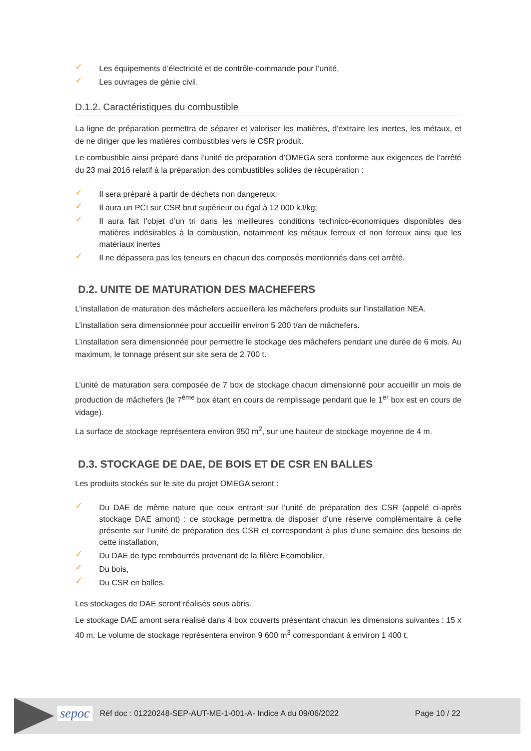✓ Les équipements d’électricité et de contrôle-commande pour l’unité,
✓ Les ouvrages de génie civil.
D.1.2. Caractéristiques du combustible
La ligne de préparation permettra de séparer et valoriser les matières, d’extraire les inertes, les métaux, et de ne diriger que les matières combustibles vers le CSR produit.
Le combustible ainsi préparé dans l’unité de préparation d’OMEGA sera conforme aux exigences de l’arrêté du 23 mai 2016 relatif à la préparation des combustibles solides de récupération :
✓ Il sera préparé à partir de déchets non dangereux;
✓ Il aura un PCI sur CSR brut supérieur ou égal à 12 000 kJ/kg;
✓ Il aura fait l’objet d’un tri dans les meilleures conditions technico-économiques disponibles des matières indésirables à la combustion, notamment les métaux ferreux et non ferreux ainsi que les matériaux inertes
✓ Il ne dépassera pas les teneurs en chacun des composés mentionnés dans cet arrêté.
D.2. UNITE DE MATURATION DES MACHEFERS
L’installation de maturation des mâchefers accueillera les mâchefers produits sur l’installation NEA.
L’installation sera dimensionnée pour accueillir environ 5 200 t/an de mâchefers.
L’installation sera dimensionnée pour permettre le stockage des mâchefers pendant une durée de 6 mois. Au maximum, le tonnage présent sur site sera de 2 700 t.
L’unité de maturation sera composée de 7 box de stockage chacun dimensionné pour accueillir un mois de production de mâchefers (le 7<sup>ème</sup> box étant en cours de remplissage pendant que le 1<sup>er</sup> box est en cours de vidage).
La surface de stockage représentera environ 950 m<sup>2</sup>, sur une hauteur de stockage moyenne de 4 m.
D.3. STOCKAGE DE DAE, DE BOIS ET DE CSR EN BALLES
Les produits stockés sur le site du projet OMEGA seront :
✓ Du DAE de même nature que ceux entrant sur l’unité de préparation des CSR (appelé ci-après stockage DAE amont) : ce stockage permettra de disposer d’une réserve complémentaire à celle présente sur l’unité de préparation des CSR et correspondant à plus d’une semaine des besoins de cette installation,
✓ Du DAE de type rembourrés provenant de la filière Ecomobilier,
✓ Du bois,
✓ Du CSR en balles.
Les stockages de DAE seront réalisés sous abris.
Le stockage DAE amont sera réalisé dans 4 box couverts présentant chacun les dimensions suivantes : 15 x 40 m. Le volume de stockage représentera environ 9 600 m<sup>3</sup> correspondant à environ 1 400 t.
sepoc Réf doc : 01220248-SEP-AUT-ME-1-001-A- Indice A du 09/06/2022
Page 10 / 22